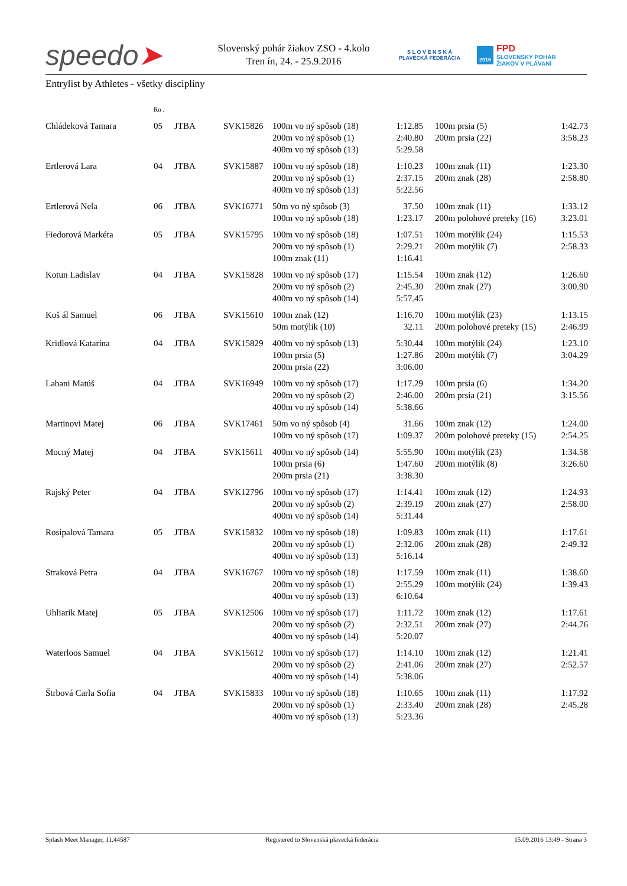speedo➤
Slovenský pohár žiakov ZSO - 4.kolo
Tren ín, 24. - 25.9.2016
S L O V E N S K Á
PLAVECKÁ FEDERÁCIA
2016
FPD
SLOVENSKÝ POHÁR
ŽIAKOV V PLÁVANÍ
Entrylist by Athletes - všetky disciplíny
| | Ro . | | | | | | | |
| --- | --- | --- | --- | --- | --- | --- | --- | --- |
| Chládeková Tamara | 05 | JTBA | SVK15826 | 100m vo ný spôsob (18) 200m vo ný spôsob (1) 400m vo ný spôsob (13) | 1:12.85 2:40.80 5:29.58 | | 100m prsia (5) 200m prsia (22) | 1:42.73 3:58.23 |
| Ertlerová Lara | 04 | JTBA | SVK15887 | 100m vo ný spôsob (18) 200m vo ný spôsob (1) 400m vo ný spôsob (13) | 1:10.23 2:37.15 5:22.56 | | 100m znak (11) 200m znak (28) | 1:23.30 2:58.80 |
| Ertlerová Nela | 06 | JTBA | SVK16771 | 50m vo ný spôsob (3) 100m vo ný spôsob (18) | 37.50 1:23.17 | | 100m znak (11) 200m polohové preteky (16) | 1:33.12 3:23.01 |
| Fiedorová Markéta | 05 | JTBA | SVK15795 | 100m vo ný spôsob (18) 200m vo ný spôsob (1) 100m znak (11) | 1:07.51 2:29.21 1:16.41 | | 100m motýlik (24) 200m motýlik (7) | 1:15.53 2:58.33 |
| Kotun Ladislav | 04 | JTBA | SVK15828 | 100m vo ný spôsob (17) 200m vo ný spôsob (2) 400m vo ný spôsob (14) | 1:15.54 2:45.30 5:57.45 | | 100m znak (12) 200m znak (27) | 1:26.60 3:00.90 |
| Koš ál Samuel | 06 | JTBA | SVK15610 | 100m znak (12) 50m motýlik (10) | 1:16.70 32.11 | | 100m motýlik (23) 200m polohové preteky (15) | 1:13.15 2:46.99 |
| Kridlová Katarína | 04 | JTBA | SVK15829 | 400m vo ný spôsob (13) 100m prsia (5) 200m prsia (22) | 5:30.44 1:27.86 3:06.00 | | 100m motýlik (24) 200m motýlik (7) | 1:23.10 3:04.29 |
| Labani Matúš | 04 | JTBA | SVK16949 | 100m vo ný spôsob (17) 200m vo ný spôsob (2) 400m vo ný spôsob (14) | 1:17.29 2:46.00 5:38.66 | | 100m prsia (6) 200m prsia (21) | 1:34.20 3:15.56 |
| Martinovi Matej | 06 | JTBA | SVK17461 | 50m vo ný spôsob (4) 100m vo ný spôsob (17) | 31.66 1:09.37 | | 100m znak (12) 200m polohové preteky (15) | 1:24.00 2:54.25 |
| Mocný Matej | 04 | JTBA | SVK15611 | 400m vo ný spôsob (14) 100m prsia (6) 200m prsia (21) | 5:55.90 1:47.60 3:38.30 | | 100m motýlik (23) 200m motýlik (8) | 1:34.58 3:26.60 |
| Rajský Peter | 04 | JTBA | SVK12796 | 100m vo ný spôsob (17) 200m vo ný spôsob (2) 400m vo ný spôsob (14) | 1:14.41 2:39.19 5:31.44 | | 100m znak (12) 200m znak (27) | 1:24.93 2:58.00 |
| Rosipalová Tamara | 05 | JTBA | SVK15832 | 100m vo ný spôsob (18) 200m vo ný spôsob (1) 400m vo ný spôsob (13) | 1:09.83 2:32.06 5:16.14 | | 100m znak (11) 200m znak (28) | 1:17.61 2:49.32 |
| Straková Petra | 04 | JTBA | SVK16767 | 100m vo ný spôsob (18) 200m vo ný spôsob (1) 400m vo ný spôsob (13) | 1:17.59 2:55.29 6:10.64 | | 100m znak (11) 100m motýlik (24) | 1:38.60 1:39.43 |
| Uhliarik Matej | 05 | JTBA | SVK12506 | 100m vo ný spôsob (17) 200m vo ný spôsob (2) 400m vo ný spôsob (14) | 1:11.72 2:32.51 5:20.07 | | 100m znak (12) 200m znak (27) | 1:17.61 2:44.76 |
| Waterloos Samuel | 04 | JTBA | SVK15612 | 100m vo ný spôsob (17) 200m vo ný spôsob (2) 400m vo ný spôsob (14) | 1:14.10 2:41.06 5:38.06 | | 100m znak (12) 200m znak (27) | 1:21.41 2:52.57 |
| Štrbová Carla Sofia | 04 | JTBA | SVK15833 | 100m vo ný spôsob (18) 200m vo ný spôsob (1) 400m vo ný spôsob (13) | 1:10.65 2:33.40 5:23.36 | | 100m znak (11) 200m znak (28) | 1:17.92 2:45.28 |
Splash Meet Manager, 11.44587 Registered to Slovenská plavecká federácia 15.09.2016 13:49 - Strana 3